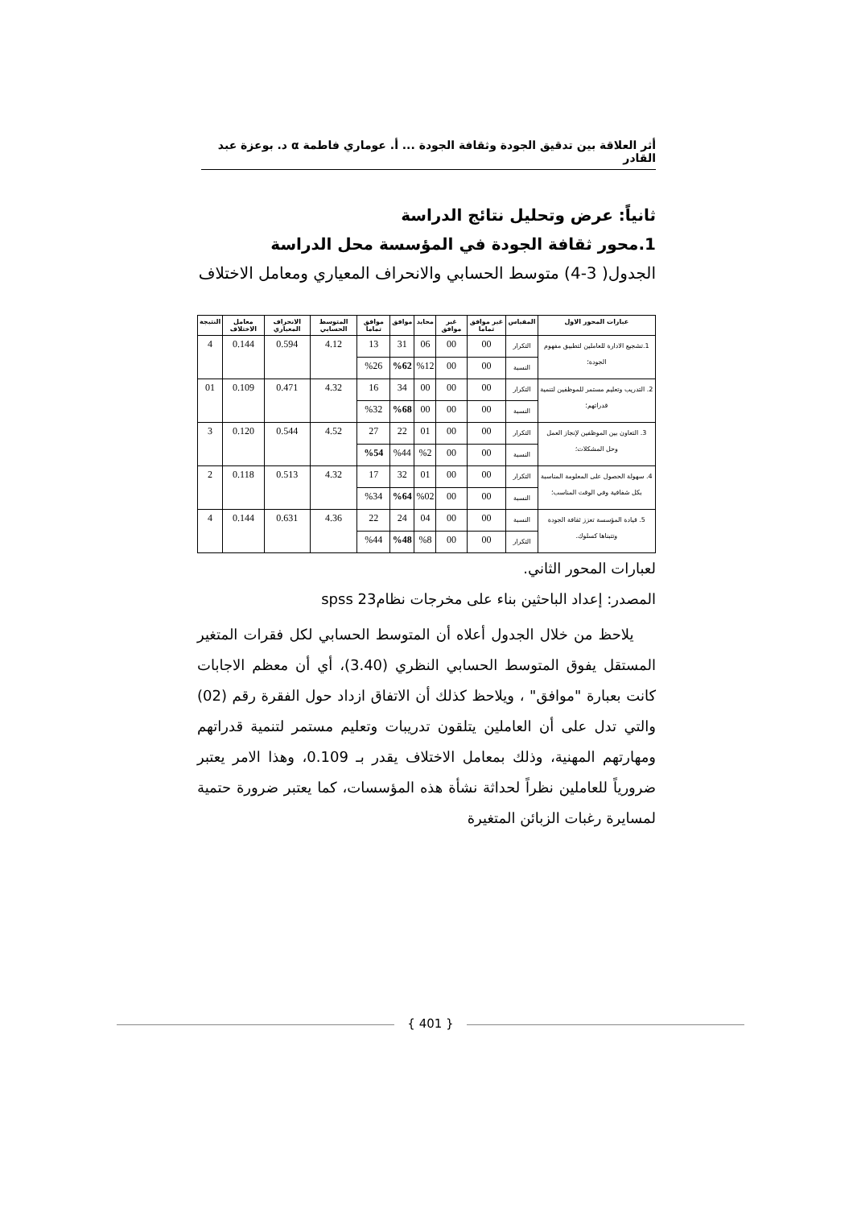أثر العلاقة بين تدقيق الجودة وثقافة الجودة ... أ. عوماري فاطمة α د. بوعزة عبد القادر
ثانياً: عرض وتحليل نتائج الدراسة
1.محور ثقافة الجودة في المؤسسة محل الدراسة
الجدول( 3-4) متوسط الحسابي والانحراف المعياري ومعامل الاختلاف
| عبارات المحور الاول | المقياس | غير موافق تماما | غير موافق | محايد | موافق | موافق تماما | المتوسط الحسابي | الانحراف المعياري | معامل الاختلاف | النتيجة |
| --- | --- | --- | --- | --- | --- | --- | --- | --- | --- | --- |
| 1.تشجيع الادارة للعاملين لتطبيق مفهوم الجودة؛ | التكرار | 00 | 00 | 06 | 31 | 13 | 4.12 | 0.594 | 0.144 | 4 |
| | النسبة | 00 | 00 | %12 | %62 | %26 | | | | |
| 2. التدريب وتعليم مستمر للموظفين لتنمية قدراتهم؛ | التكرار | 00 | 00 | 00 | 34 | 16 | 4.32 | 0.471 | 0.109 | 01 |
| | النسبة | 00 | 00 | 00 | %68 | %32 | | | | |
| 3. التعاون بين الموظفين لإنجاز العمل وحل المشكلات؛ | التكرار | 00 | 00 | 01 | 22 | 27 | 4.52 | 0.544 | 0.120 | 3 |
| | النسبة | 00 | 00 | %2 | %44 | %54 | | | | |
| 4. سهولة الحصول على المعلومة المناسبة بكل شفافية وفي الوقت المناسب؛ | التكرار | 00 | 00 | 01 | 32 | 17 | 4.32 | 0.513 | 0.118 | 2 |
| | النسبة | 00 | 00 | %02 | %64 | %34 | | | | |
| 5. قيادة المؤسسة تعزز ثقافة الجودة وتتبناها كسلوك. | النسبة | 00 | 00 | 04 | 24 | 22 | 4.36 | 0.631 | 0.144 | 4 |
| | التكرار | 00 | 00 | %8 | %48 | %44 | | | | |
لعبارات المحور الثاني.
المصدر: إعداد الباحثين بناء على مخرجات نظام23 spss
يلاحظ من خلال الجدول أعلاه أن المتوسط الحسابي لكل فقرات المتغير المستقل يفوق المتوسط الحسابي النظري (3.40)، أي أن معظم الاجابات كانت بعبارة "موافق" ، ويلاحظ كذلك أن الاتفاق ازداد حول الفقرة رقم (02) والتي تدل على أن العاملين يتلقون تدريبات وتعليم مستمر لتنمية قدراتهم ومهارتهم المهنية، وذلك بمعامل الاختلاف يقدر بـ 0.109، وهذا الامر يعتبر ضرورياً للعاملين نظراً لحداثة نشأة هذه المؤسسات، كما يعتبر ضرورة حتمية لمسايرة رغبات الزبائن المتغيرة
{ 401 }